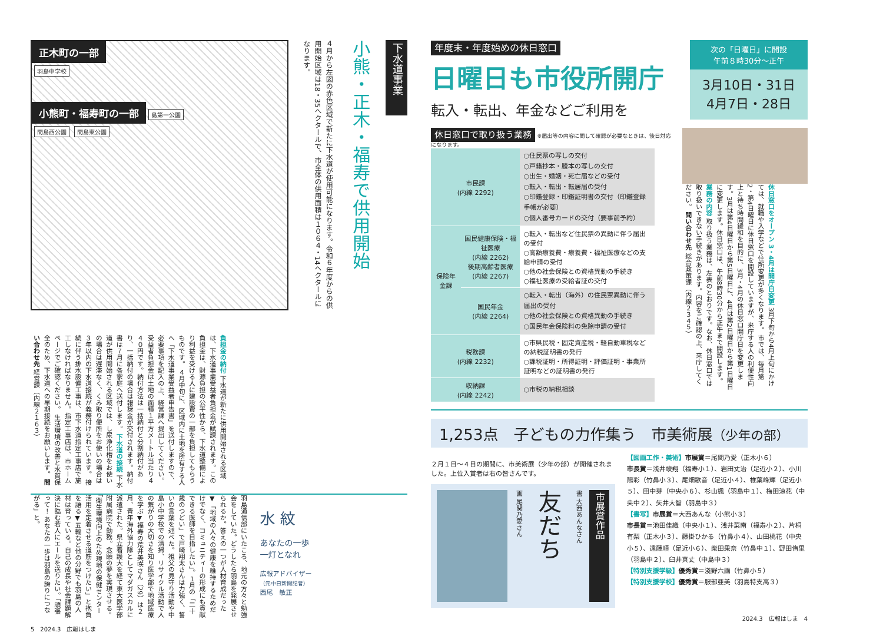正木町の一部
羽島中学校
小熊町・福寿町の一部 島第一公園
間島西公園 間島東公園
４月から左図の赤色区域で新たに下水道が使用可能になります。令和６年度からの供用開始区域は18・35ヘクタールで、市全体の供用面積は１０６４・14ヘクタールになります。
小熊・正木・福寿で供用開始
下水道事業
負担金の納付 下水道が新たに供用開始される区域は、下水道事業受益者負担金が賦課されます。この負担金は、財源負担の公平性から、下水道整備により利益を受ける人に建設費の一部を負担してもらうものです。 ４月中旬に、区域内に土地を所有する人へ「下水道事業受益者申告書」を送付しますので、必要事項を記入の上、経営課へ提出してください。 受益者負担金は土地の面積１平方メートル当たり４４０円です。納付方法は一括納付と分割納付があり、一括納付の場合は報奨金が交付されます。納付書は７月に各家庭へ送付します。 下水道の接続 下水道が供用開始される区域では、し尿浄化槽をお使いの場合は遅滞なく、くみ取り便所をお使いの場合は３年以内の下水道接続が義務付けられています。 接続に伴う排水設備工事は、市下水道指定工事店で施工しなければなりません。指定工事店は、市ホームページでご確認ください。 生活環境の改善と水質保全のため、下水道への早期接続をお願いします。 問い合わせ先 経営課（内線２１６３）
羽島通信部にいたころ、地元の方々と勉強会をしていた。どうしたら羽島を発展させられるか。答えの一つが人材育成だった▼「地域の人々の健康を維持するためだけでなく、コミュニティーの形成にも貢献できる医師を目指したい」。１月の「二十歳のつどい」で戸崎翔太さんは力強く、誓いの言葉を述べた。祖父の見守り活動や中島小中学校での清掃、リサイクル活動で人の繋がりの大切さを知り医学部で地域医療を学ぶ▼福寿の荒井美咲さん（29）は２月、青年海外協力隊としてマダガスカルに派遣された。県立看護大を経て東大医学部附属病院で勤務。念願の夢を実現させる。「衛生環境向上のため現地の保健センター活用を定着させる道筋をつけたい」と抱負を語る▼五輪など他の分野でも羽島の人材は育っている。自己の成長や社会課題解決に臨む若人にエールを送りたい。「頑張って！ あなたの一歩は羽島の誇りにつながる」と。
水 紋
あなたの一歩
一灯となれ
広報アドバイザー
（元中日新聞記者）
西尾　敏正
5　2024.3　広報はしま
年度末・年度始めの休日窓口
日曜日も市役所開庁
転入・転出、年金などご利用を
次の「日曜日」に開設
午前８時30分〜正午
3月10日・31日
4月7日・28日
休日窓口で取り扱う業務 ※届出等の内容に関して確認が必要なときは、後日対応になります。
| 市民課 (内線 2292) | | ○住民票の写しの交付 ○戸籍抄本・謄本の写しの交付 ○出生・婚姻・死亡届などの受付 ○転入・転出・転居届の受付 ○印鑑登録・印鑑証明書の交付（印鑑登録手帳が必要） ○個人番号カードの交付（要事前予約） |
| 保険年金課 | 国民健康保険・福祉医療 (内線 2262) 後期高齢者医療 (内線 2267) | ○転入・転出など住民票の異動に伴う届出の受付 ○高額療養費・療養費・福祉医療などの支給申請の受付 ○他の社会保険との資格異動の手続き ○福祉医療の受給者証の交付 |
| | 国民年金 (内線 2264) | ○転入・転出（海外）の住民票異動に伴う届出の受付 ○他の社会保険との資格異動の手続き ○国民年金保険料の免除申請の受付 |
| 税務課 (内線 2232) | | ○市県民税・固定資産税・軽自動車税などの納税証明書の発行 ○課税証明・所得証明・評価証明・事業所証明などの証明書の発行 |
| 収納課 (内線 2242) | | ○市税の納税相談 |
休日窓口をオープン 3・4月は開庁日変更 3月下旬から4月上旬にかけては、就職や入学などで住所変更が多くなります。 市では、毎月第2・第4日曜日に休日窓口を開設していますが、来庁する人の利便性向上と待ち時間緩和を目的に、3月・4月の休日窓口開庁日を変更します。3月は第4日曜日から第5日曜日に、4月は第2日曜日から第1日曜日に変更します。休日窓口は、午前8時30分から正午まで開設します。 業務の内容 取り扱う業務は、左表のとおりです。なお、休日窓口では取り扱いできない手続きがあります。内容をご確認の上、来庁してください。 問い合わせ先 総合政策課（内線２３４５）
1,253点　子どもの力作集う　市美術展（少年の部）
２月１日〜４日の期間に、市美術展（少年の部）が開催されました。上位入賞者は右の皆さんです。
画 尾関乃愛さん 友だち 書 大西あんなさん 市展賞作品
【図画工作・美術】市展賞＝尾関乃愛（正木小６）
市長賞＝浅井竣翔（福寿小１）、岩田丈治（足近小２）、小川陽彩（竹鼻小３）、尾畑歌音（足近小４）、椎葉峰輝（足近小５）、田中芽（中央小６）、杉山楓（羽島中１）、梅田涼花（中央中２）、矢井大智（羽島中３）
【書写】市展賞＝大西あんな（小熊小３）
市長賞＝池田佳織（中央小１）、浅井菜南（福寿小２）、片桐有梨（正木小３）、藤掛ひかる（竹鼻小４）、山田桃花（中央小５）、遠藤順（足近小６）、柴田果奈（竹鼻中１）、野田侑里（羽島中２）、臼井真丈（中島中３）
【特別支援学級】優秀賞＝淺野六画（竹鼻小５）
【特別支援学校】優秀賞＝服部亜美（羽島特支高３）
2024.3　広報はしま　4